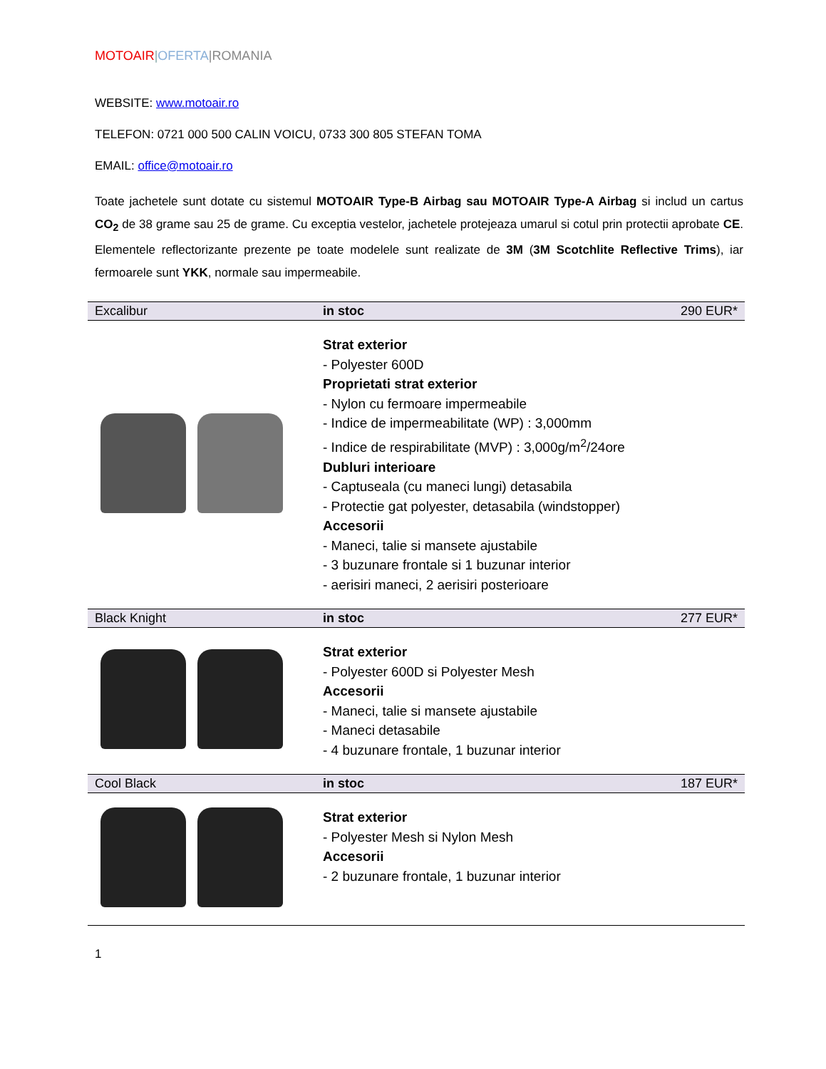MOTOAIR|OFERTA|ROMANIA
WEBSITE: www.motoair.ro
TELEFON: 0721 000 500 CALIN VOICU, 0733 300 805 STEFAN TOMA
EMAIL: office@motoair.ro
Toate jachetele sunt dotate cu sistemul MOTOAIR Type-B Airbag sau MOTOAIR Type-A Airbag si includ un cartus CO<sub>2</sub> de 38 grame sau 25 de grame. Cu exceptia vestelor, jachetele protejeaza umarul si cotul prin protectii aprobate CE. Elementele reflectorizante prezente pe toate modelele sunt realizate de 3M (3M Scotchlite Reflective Trims), iar fermoarele sunt YKK, normale sau impermeabile.
| Excalibur | in stoc | 290 EUR* |
| | Strat exterior - Polyester 600D Proprietati strat exterior - Nylon cu fermoare impermeabile - Indice de impermeabilitate (WP) : 3,000mm - Indice de respirabilitate (MVP) : 3,000g/m<sup>2</sup>/24ore Dubluri interioare - Captuseala (cu maneci lungi) detasabila - Protectie gat polyester, detasabila (windstopper) Accesorii - Maneci, talie si mansete ajustabile - 3 buzunare frontale si 1 buzunar interior - aerisiri maneci, 2 aerisiri posterioare | |
| Black Knight | in stoc | 277 EUR* |
| | Strat exterior - Polyester 600D si Polyester Mesh Accesorii - Maneci, talie si mansete ajustabile - Maneci detasabile - 4 buzunare frontale, 1 buzunar interior | |
| Cool Black | in stoc | 187 EUR* |
| | Strat exterior - Polyester Mesh si Nylon Mesh Accesorii - 2 buzunare frontale, 1 buzunar interior | |
1